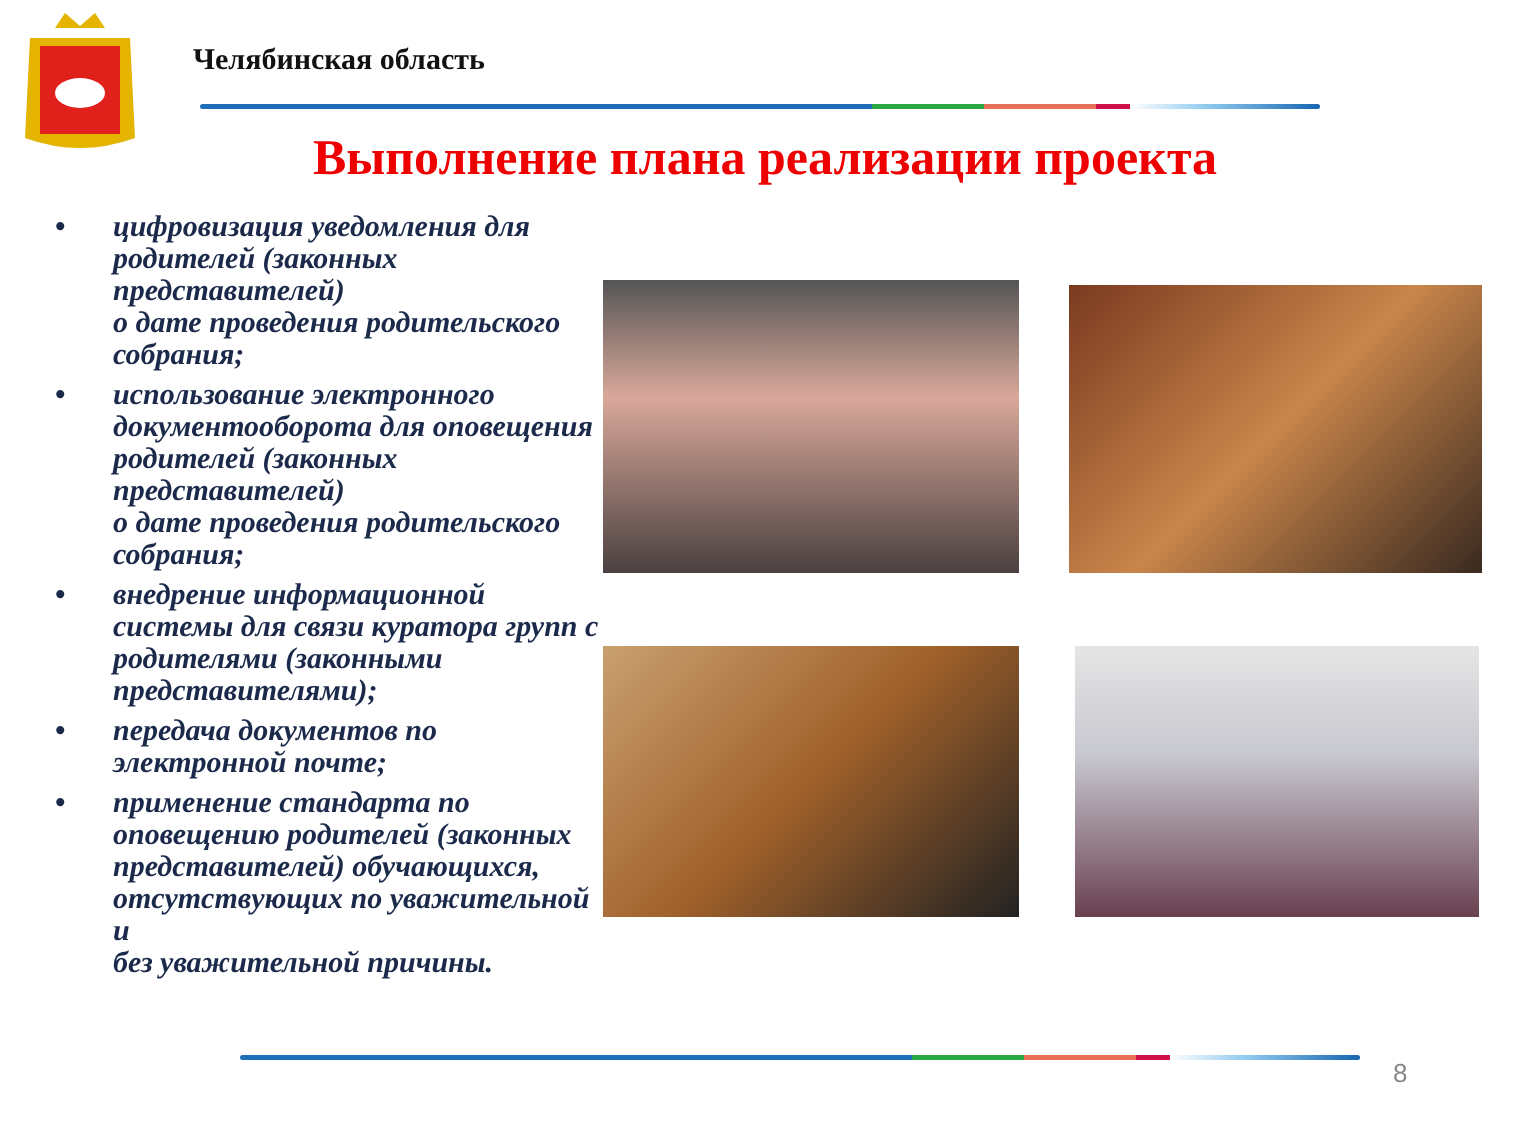Челябинская область
Выполнение плана реализации проекта
• цифровизация уведомления для родителей (законных представителей)
о дате проведения родительского собрания;
• использование электронного документооборота для оповещения родителей (законных представителей)
о дате проведения родительского собрания;
• внедрение информационной системы для связи куратора групп с родителями (законными представителями);
• передача документов по электронной почте;
• применение стандарта по оповещению родителей (законных представителей) обучающихся, отсутствующих по уважительной и
без уважительной причины.
8